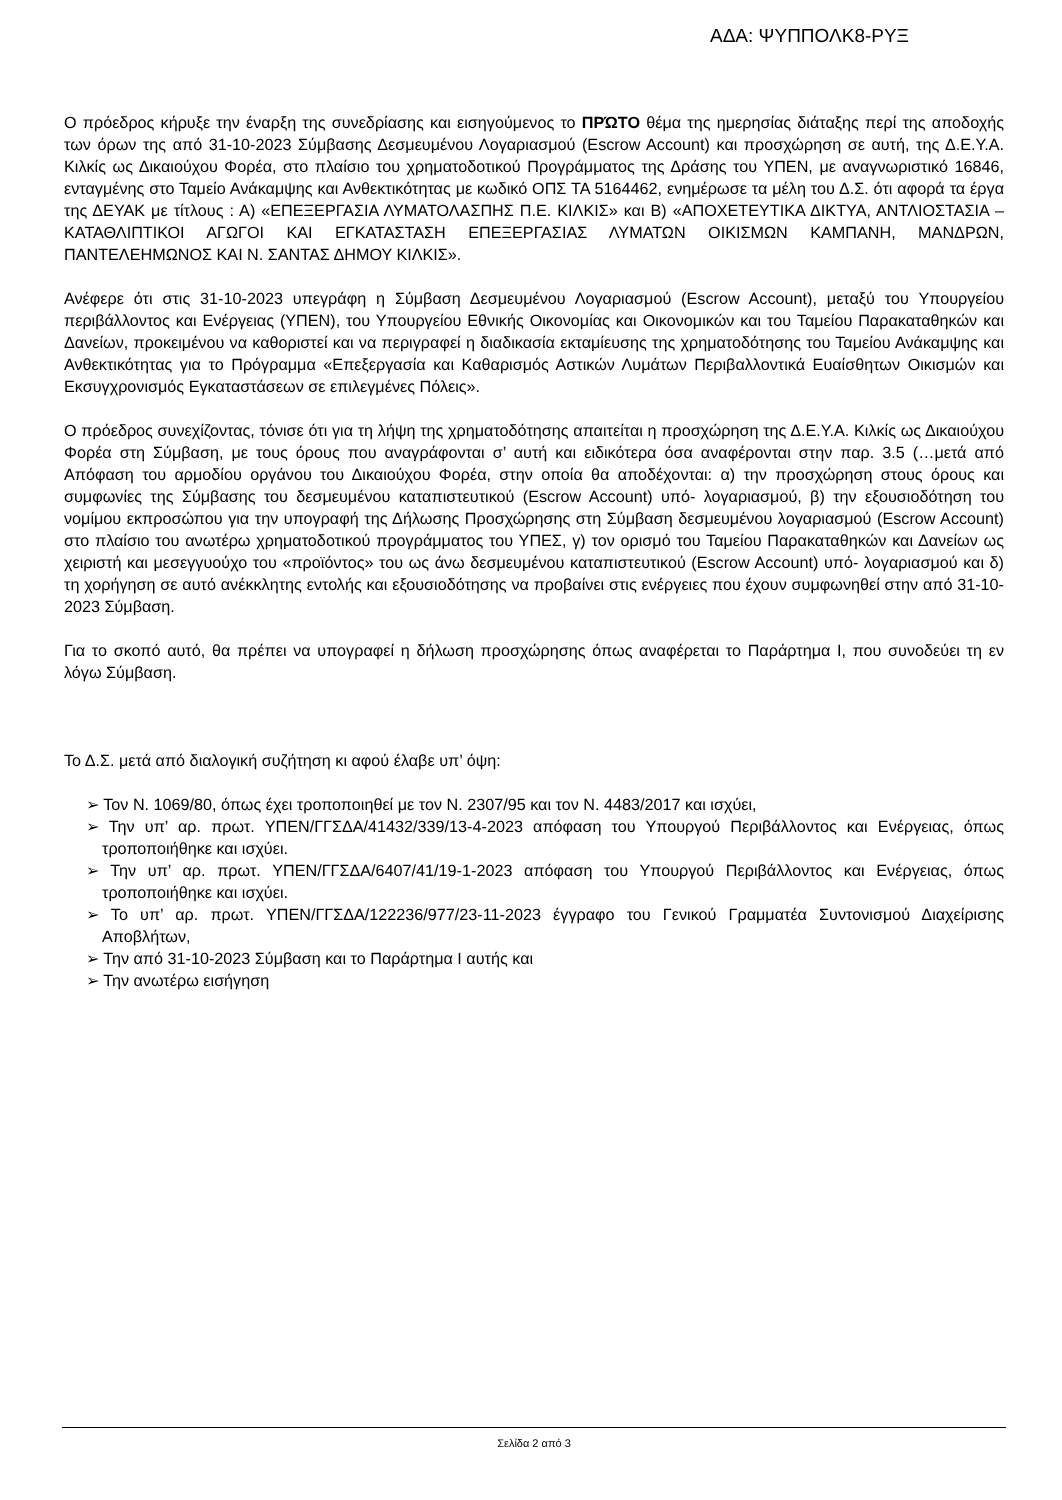ΑΔΑ: ΨΥΠΠΟΛΚ8-ΡΥΞ
Ο πρόεδρος κήρυξε την έναρξη της συνεδρίασης και εισηγούμενος το ΠΡΏΤΟ θέμα της ημερησίας διάταξης περί της αποδοχής των όρων της από 31-10-2023 Σύμβασης Δεσμευμένου Λογαριασμού (Escrow Account) και προσχώρηση σε αυτή, της Δ.Ε.Υ.Α. Κιλκίς ως Δικαιούχου Φορέα, στο πλαίσιο του χρηματοδοτικού Προγράμματος της Δράσης του ΥΠΕΝ, με αναγνωριστικό 16846, ενταγμένης στο Ταμείο Ανάκαμψης και Ανθεκτικότητας με κωδικό ΟΠΣ ΤΑ 5164462, ενημέρωσε τα μέλη του Δ.Σ. ότι αφορά τα έργα της ΔΕΥΑΚ με τίτλους : Α) «ΕΠΕΞΕΡΓΑΣΙΑ ΛΥΜΑΤΟΛΑΣΠΗΣ Π.Ε. ΚΙΛΚΙΣ» και Β) «ΑΠΟΧΕΤΕΥΤΙΚΑ ΔΙΚΤΥΑ, ΑΝΤΛΙΟΣΤΑΣΙΑ – ΚΑΤΑΘΛΙΠΤΙΚΟΙ ΑΓΩΓΟΙ ΚΑΙ ΕΓΚΑΤΑΣΤΑΣΗ ΕΠΕΞΕΡΓΑΣΙΑΣ ΛΥΜΑΤΩΝ ΟΙΚΙΣΜΩΝ ΚΑΜΠΑΝΗ, ΜΑΝΔΡΩΝ, ΠΑΝΤΕΛΕΗΜΩΝΟΣ ΚΑΙ Ν. ΣΑΝΤΑΣ ΔΗΜΟΥ ΚΙΛΚΙΣ».
Ανέφερε ότι στις 31-10-2023 υπεγράφη η Σύμβαση Δεσμευμένου Λογαριασμού (Escrow Account), μεταξύ του Υπουργείου περιβάλλοντος και Ενέργειας (ΥΠΕΝ), του Υπουργείου Εθνικής Οικονομίας και Οικονομικών και του Ταμείου Παρακαταθηκών και Δανείων, προκειμένου να καθοριστεί και να περιγραφεί η διαδικασία εκταμίευσης της χρηματοδότησης του Ταμείου Ανάκαμψης και Ανθεκτικότητας για το Πρόγραμμα «Επεξεργασία και Καθαρισμός Αστικών Λυμάτων Περιβαλλοντικά Ευαίσθητων Οικισμών και Εκσυγχρονισμός Εγκαταστάσεων σε επιλεγμένες Πόλεις».
Ο πρόεδρος συνεχίζοντας, τόνισε ότι για τη λήψη της χρηματοδότησης απαιτείται η προσχώρηση της Δ.Ε.Υ.Α. Κιλκίς ως Δικαιούχου Φορέα στη Σύμβαση, με τους όρους που αναγράφονται σ’ αυτή και ειδικότερα όσα αναφέρονται στην παρ. 3.5 (…μετά από Απόφαση του αρμοδίου οργάνου του Δικαιούχου Φορέα, στην οποία θα αποδέχονται: α) την προσχώρηση στους όρους και συμφωνίες της Σύμβασης του δεσμευμένου καταπιστευτικού (Escrow Account) υπό- λογαριασμού, β) την εξουσιοδότηση του νομίμου εκπροσώπου για την υπογραφή της Δήλωσης Προσχώρησης στη Σύμβαση δεσμευμένου λογαριασμού (Escrow Account) στο πλαίσιο του ανωτέρω χρηματοδοτικού προγράμματος του ΥΠΕΣ, γ) τον ορισμό του Ταμείου Παρακαταθηκών και Δανείων ως χειριστή και μεσεγγυούχο του «προϊόντος» του ως άνω δεσμευμένου καταπιστευτικού (Escrow Account) υπό- λογαριασμού και δ) τη χορήγηση σε αυτό ανέκκλητης εντολής και εξουσιοδότησης να προβαίνει στις ενέργειες που έχουν συμφωνηθεί στην από 31-10-2023 Σύμβαση.
Για το σκοπό αυτό, θα πρέπει να υπογραφεί η δήλωση προσχώρησης όπως αναφέρεται το Παράρτημα Ι, που συνοδεύει τη εν λόγω Σύμβαση.
Το Δ.Σ. μετά από διαλογική συζήτηση κι αφού έλαβε υπ’ όψη:
➢ Τον Ν. 1069/80, όπως έχει τροποποιηθεί με τον Ν. 2307/95 και τον Ν. 4483/2017 και ισχύει,
➢ Την υπ’ αρ. πρωτ. ΥΠΕΝ/ΓΓΣΔΑ/41432/339/13-4-2023 απόφαση του Υπουργού Περιβάλλοντος και Ενέργειας, όπως τροποποιήθηκε και ισχύει.
➢ Την υπ’ αρ. πρωτ. ΥΠΕΝ/ΓΓΣΔΑ/6407/41/19-1-2023 απόφαση του Υπουργού Περιβάλλοντος και Ενέργειας, όπως τροποποιήθηκε και ισχύει.
➢ Το υπ’ αρ. πρωτ. ΥΠΕΝ/ΓΓΣΔΑ/122236/977/23-11-2023 έγγραφο του Γενικού Γραμματέα Συντονισμού Διαχείρισης Αποβλήτων,
➢ Την από 31-10-2023 Σύμβαση και το Παράρτημα Ι αυτής και
➢ Την ανωτέρω εισήγηση
Σελίδα 2 από 3